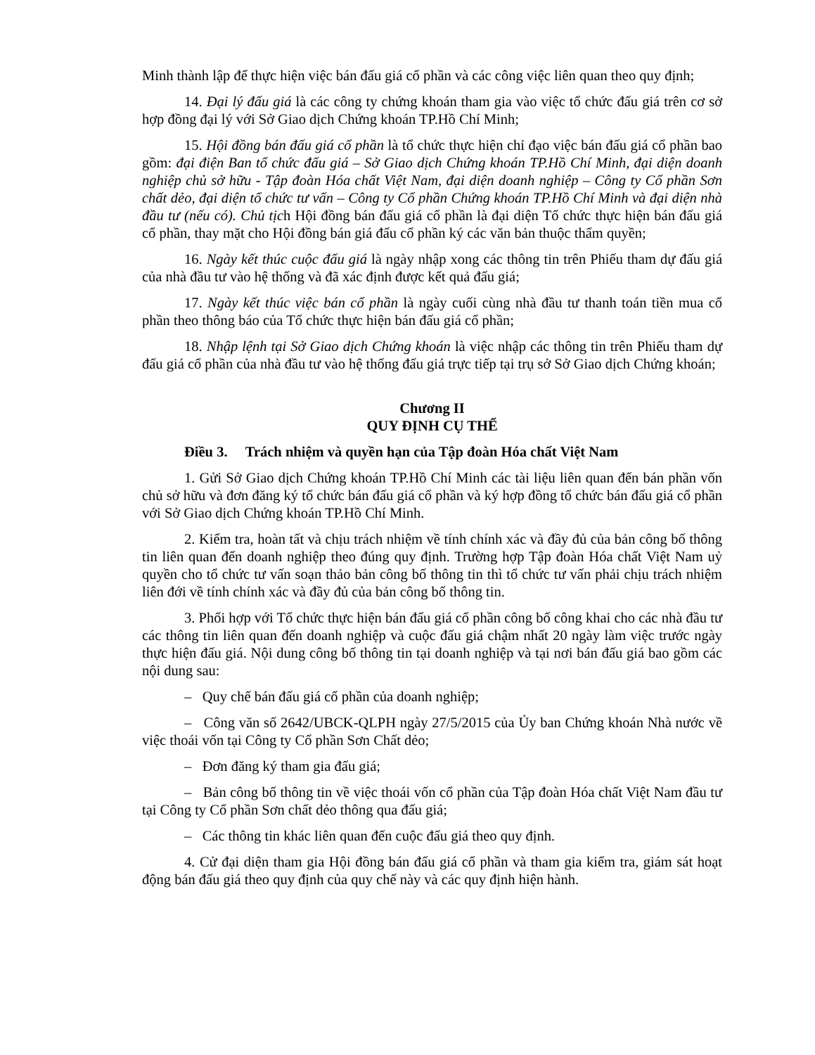Minh thành lập để thực hiện việc bán đấu giá cổ phần và các công việc liên quan theo quy định;
14. Đại lý đấu giá là các công ty chứng khoán tham gia vào việc tổ chức đấu giá trên cơ sở hợp đồng đại lý với Sở Giao dịch Chứng khoán TP.Hồ Chí Minh;
15. Hội đồng bán đấu giá cổ phần là tổ chức thực hiện chỉ đạo việc bán đấu giá cổ phần bao gồm: đại điện Ban tổ chức đấu giá – Sở Giao dịch Chứng khoán TP.Hồ Chí Minh, đại diện doanh nghiệp chủ sở hữu - Tập đoàn Hóa chất Việt Nam, đại diện doanh nghiệp – Công ty Cổ phần Sơn chất dẻo, đại diện tổ chức tư vấn – Công ty Cổ phần Chứng khoán TP.Hồ Chí Minh và đại diện nhà đầu tư (nếu có). Chủ tịch Hội đồng bán đấu giá cổ phần là đại diện Tổ chức thực hiện bán đấu giá cổ phần, thay mặt cho Hội đồng bán giá đấu cổ phần ký các văn bản thuộc thẩm quyền;
16. Ngày kết thúc cuộc đấu giá là ngày nhập xong các thông tin trên Phiếu tham dự đấu giá của nhà đầu tư vào hệ thống và đã xác định được kết quả đấu giá;
17. Ngày kết thúc việc bán cổ phần là ngày cuối cùng nhà đầu tư thanh toán tiền mua cổ phần theo thông báo của Tổ chức thực hiện bán đấu giá cổ phần;
18. Nhập lệnh tại Sở Giao dịch Chứng khoán là việc nhập các thông tin trên Phiếu tham dự đấu giá cổ phần của nhà đầu tư vào hệ thống đấu giá trực tiếp tại trụ sở Sở Giao dịch Chứng khoán;
Chương II
QUY ĐỊNH CỤ THỂ
Điều 3. Trách nhiệm và quyền hạn của Tập đoàn Hóa chất Việt Nam
1. Gửi Sở Giao dịch Chứng khoán TP.Hồ Chí Minh các tài liệu liên quan đến bán phần vốn chủ sở hữu và đơn đăng ký tổ chức bán đấu giá cổ phần và ký hợp đồng tổ chức bán đấu giá cổ phần với Sở Giao dịch Chứng khoán TP.Hồ Chí Minh.
2. Kiểm tra, hoàn tất và chịu trách nhiệm về tính chính xác và đầy đủ của bản công bố thông tin liên quan đến doanh nghiệp theo đúng quy định. Trường hợp Tập đoàn Hóa chất Việt Nam uỷ quyền cho tổ chức tư vấn soạn thảo bản công bố thông tin thì tổ chức tư vấn phải chịu trách nhiệm liên đới về tính chính xác và đầy đủ của bản công bố thông tin.
3. Phối hợp với Tổ chức thực hiện bán đấu giá cổ phần công bố công khai cho các nhà đầu tư các thông tin liên quan đến doanh nghiệp và cuộc đấu giá chậm nhất 20 ngày làm việc trước ngày thực hiện đấu giá. Nội dung công bố thông tin tại doanh nghiệp và tại nơi bán đấu giá bao gồm các nội dung sau:
– Quy chế bán đấu giá cổ phần của doanh nghiệp;
– Công văn số 2642/UBCK-QLPH ngày 27/5/2015 của Ủy ban Chứng khoán Nhà nước về việc thoái vốn tại Công ty Cổ phần Sơn Chất dẻo;
– Đơn đăng ký tham gia đấu giá;
– Bản công bố thông tin về việc thoái vốn cổ phần của Tập đoàn Hóa chất Việt Nam đầu tư tại Công ty Cổ phần Sơn chất dẻo thông qua đấu giá;
– Các thông tin khác liên quan đến cuộc đấu giá theo quy định.
4. Cử đại diện tham gia Hội đồng bán đấu giá cổ phần và tham gia kiểm tra, giám sát hoạt động bán đấu giá theo quy định của quy chế này và các quy định hiện hành.